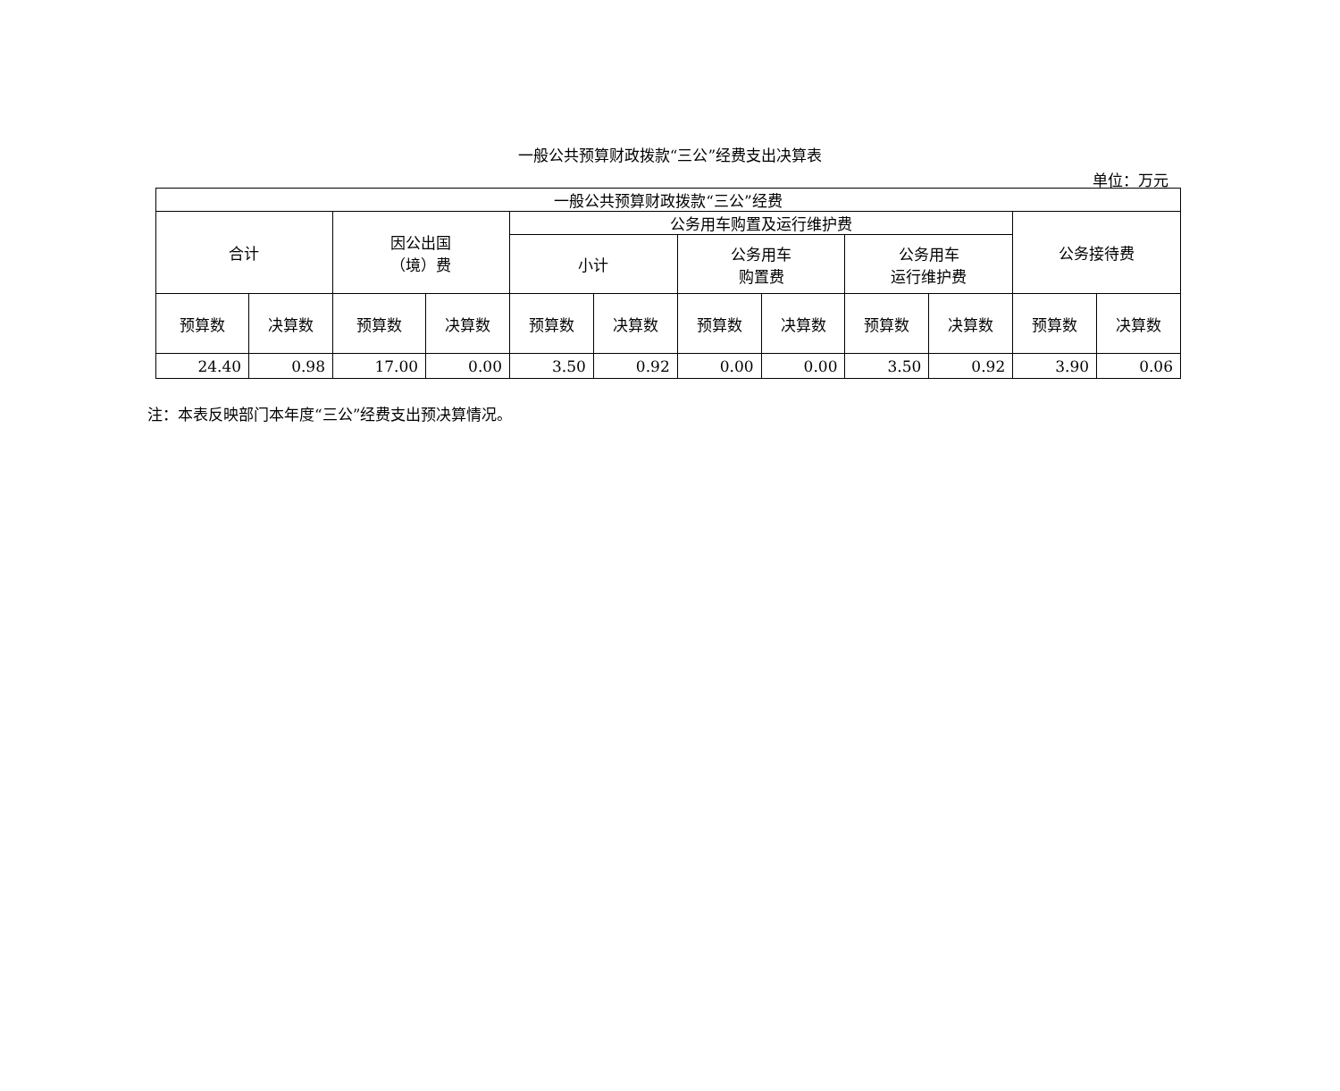一般公共预算财政拨款“三公”经费支出决算表
单位：万元
| 一般公共预算财政拨款“三公”经费 | | | | | | | | | | | |
| --- | --- | --- | --- | --- | --- | --- | --- | --- | --- | --- | --- |
| 合计 | | 因公出国 （境）费 | | 公务用车购置及运行维护费 | | | | | | 公务接待费 | |
| | | | | 小计 | | 公务用车 购置费 | | 公务用车 运行维护费 | | | |
| 预算数 | 决算数 | 预算数 | 决算数 | 预算数 | 决算数 | 预算数 | 决算数 | 预算数 | 决算数 | 预算数 | 决算数 |
| 24.40 | 0.98 | 17.00 | 0.00 | 3.50 | 0.92 | 0.00 | 0.00 | 3.50 | 0.92 | 3.90 | 0.06 |
注：本表反映部门本年度“三公”经费支出预决算情况。